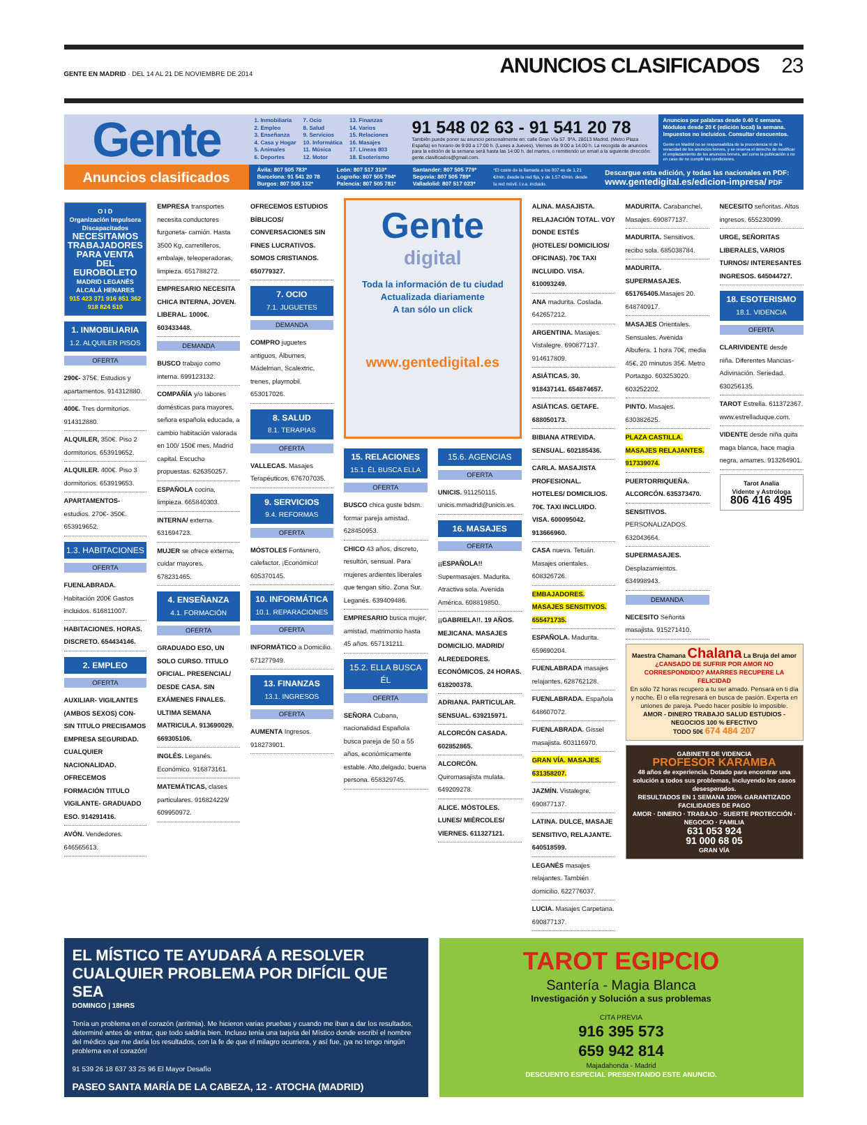GENTE EN MADRID · DEL 14 AL 21 DE NOVIEMBRE DE 2014
ANUNCIOS CLASIFICADOS 23
Gente
1. Inmobiliaria
2. Empleo
3. Enseñanza
4. Casa y Hogar
5. Animales
6. Deportes
7. Ocio
8. Salud
9. Servicios
10. Informática
11. Música
12. Motor
13. Finanzas
14. Varios
15. Relaciones
16. Masajes
17. Líneas 803
18. Esoterismo
91 548 02 63 - 91 541 20 78
También puede poner su anuncio personalmente en: calle Gran Vía 57. 9ºA. 28013 Madrid. (Metro Plaza España) en horario de 9:00 a 17:00 h. (Lunes a Jueves). Viernes de 9:00 a 14.00 h. La recogida de anuncios para la edición de la semana será hasta las 14:00 h. del martes, o remitiendo un email a la siguiente dirección: gente.clasificados@gmail.com.
Anuncios por palabras desde 0.40 € semana. Módulos desde 20 € (edición local) la semana. Impuestos no incluidos. Consultar descuentos.
Gente en Madrid no se responsabiliza de la procedencia ni de la veracidad de los anuncios breves, y se reserva el derecho de modificar el emplazamiento de los anuncios breves, así como la publicación o no en caso de no cumplir las condiciones.
Anuncios clasificados
Ávila: 807 505 783*
Barcelona: 91 541 20 78
Burgos: 807 505 132*
León: 807 517 310*
Logroño: 807 505 794*
Palencia: 807 505 781*
Santander: 807 505 779*
Segovia: 807 505 789*
Valladolid: 807 517 023*
*El coste de la llamada a los 807 es de 1.21 €/min. desde la red fija, y de 1.57 €/min. desde la red móvil. I.v.a. incluido.
Descargue esta edición, y todas las nacionales en PDF:
www.gentedigital.es/edicion-impresa/ PDF
O I D
Organización Impulsora Discapacitados
NECESITAMOS TRABAJADORES PARA VENTA DEL EUROBOLETO
MADRID LEGANÉS ALCALÁ HENARES
915 423 371 916 851 362 918 824 510
1. INMOBILIARIA
1.2. ALQUILER PISOS
OFERTA
290€- 375€. Estudios y apartamentos. 914312880.
400€. Tres dormitorios. 914312880.
ALQUILER, 350€. Piso 2 dormitorios. 653919652.
ALQUILER. 400€. Piso 3 dormitorios. 653919653.
APARTAMENTOS- estudios. 270€- 350€. 653919652.
1.3. HABITACIONES
OFERTA
FUENLABRADA. Habitación 200€ Gastos incluidos. 616811007.
HABITACIONES. HORAS. DISCRETO. 654434146.
2. EMPLEO
OFERTA
AUXILIAR- VIGILANTES (AMBOS SEXOS) CON- SIN TITULO PRECISAMOS EMPRESA SEGURIDAD. CUALQUIER NACIONALIDAD. OFRECEMOS FORMACIÓN TITULO VIGILANTE- GRADUADO ESO. 914291416.
AVÓN. Vendedores. 646565613.
EMPRESA transportes necesita conductores furgoneta- camión. Hasta 3500 Kg, carretilleros, embalaje, teleoperadoras, limpieza. 651788272.
EMPRESARIO NECESITA CHICA INTERNA, JOVEN. LIBERAL. 1000€. 603433448.
DEMANDA
BUSCO trabajo como interna. 699123132.
COMPAÑÍA y/o labores domésticas para mayores, señora española educada, a cambio habitación valorada en 100/ 150€ mes. Madrid capital. Escucho propuestas. 626350257.
ESPAÑOLA cocina, limpieza. 665840303.
INTERNA/ externa. 631694723.
MUJER se ofrece externa, cuidar mayores. 678231465.
4. ENSEÑANZA
4.1. FORMACIÓN
OFERTA
GRADUADO ESO, UN SOLO CURSO. TITULO OFICIAL. PRESENCIAL/ DESDE CASA. SIN EXÁMENES FINALES. ULTIMA SEMANA MATRICULA. 913690029. 669305106.
INGLÉS. Leganés. Económico. 916873161.
MATEMÁTICAS, clases particulares. 916824229/ 609950972.
OFRECEMOS ESTUDIOS BÍBLICOS/ CONVERSACIONES SIN FINES LUCRATIVOS. SOMOS CRISTIANOS. 650779327.
7. OCIO
7.1. JUGUETES
DEMANDA
COMPRO juguetes antiguos, Álbumes, Mádelman, Scalextric, trenes, playmobil. 653017026.
8. SALUD
8.1. TERAPIAS
OFERTA
VALLECAS. Masajes Terapéuticos. 676707035.
9. SERVICIOS
9.4. REFORMAS
OFERTA
MÓSTOLES Fontanero, calefactor. ¡Económico! 605370145.
10. INFORMÁTICA
10.1. REPARACIONES
OFERTA
INFORMÁTICO a Domicilio. 671277949.
13. FINANZAS
13.1. INGRESOS
OFERTA
AUMENTA Ingresos. 918273901.
Gente
digital
Toda la información de tu ciudad
Actualizada diariamente
A tan sólo un click
www.gentedigital.es
15. RELACIONES
15.1. ÉL BUSCA ELLA
OFERTA
BUSCO chica guste bdsm. formar pareja amistad. 628450953.
CHICO 43 años, discreto, resultón, sensual. Para mujeres ardientes liberales que tengan sitio. Zona Sur. Leganés. 639409486.
EMPRESARIO busca mujer, amistad, matrimonio hasta 45 años. 657131211.
15.2. ELLA BUSCA ÉL
OFERTA
SEÑORA Cubana, nacionalidad Española busca pareja de 50 a 55 años, económicamente estable. Alto,delgado, buena persona. 658329745.
15.6. AGENCIAS
OFERTA
UNICIS. 911250115. unicis.mmadrid@unicis.es.
16. MASAJES
OFERTA
¡¡ESPAÑOLA!! Supermasajes. Madurita. Atractiva sola. Avenida América. 608819850.
¡¡GABRIELA!!. 19 AÑOS. MEJICANA. MASAJES DOMICILIO. MADRID/ ALREDEDORES. ECONÓMICOS. 24 HORAS. 618200378.
ADRIANA. PARTICULAR. SENSUAL. 639215971.
ALCORCÓN CASADA. 602852865.
ALCORCÓN. Quiromasajista mulata. 649209278.
ALICE. MÓSTOLES. LUNES/ MIÉRCOLES/ VIERNES. 611327121.
ALINA. MASAJISTA. RELAJACIÓN TOTAL. VOY DONDE ESTÉS (HOTELES/ DOMICILIOS/ OFICINAS). 70€ TAXI INCLUIDO. VISA. 610093249.
ANA madurita. Coslada. 642657212.
ARGENTINA. Masajes. Vistalegre. 690877137. 914617809.
ASIÁTICAS. 30. 918437141. 654874657.
ASIÁTICAS. GETAFE. 688050173.
BIBIANA ATREVIDA. SENSUAL. 602185436.
CARLA. MASAJISTA PROFESIONAL. HOTELES/ DOMICILIOS. 70€. TAXI INCLUIDO. VISA. 600095042. 913666960.
CASA nueva. Tetuán. Masajes orientales. 608326726.
EMBAJADORES. MASAJES SENSITIVOS. 655471735.
ESPAÑOLA. Madurita. 659690204.
FUENLABRADA masajes relajantes. 628762128.
FUENLABRADA. Española 648607072.
FUENLABRADA. Gissel masajista. 603116970.
GRAN VÍA. MASAJES. 631358207.
JAZMÍN. Vistalegre. 690877137.
LATINA. DULCE, MASAJE SENSITIVO, RELAJANTE. 640518599.
LEGANÉS masajes relajantes. También domicilio. 622776037.
LUCIA. Masajes Carpetana. 690877137.
MADURITA. Carabanchel. Masajes. 690877137.
MADURITA. Sensitivos. recibo sola. 685038784.
MADURITA. SUPERMASAJES. 651765405. Masajes 20. 648740917.
MASAJES Orientales. Sensuales. Avenida Albufera. 1 hora 70€, media 45€, 20 minutos 35€. Metro Portazgo. 603253020. 603252202.
PINTO. Masajes. 630382625.
PLAZA CASTILLA. MASAJES RELAJANTES. 917339074.
PUERTORRIQUEÑA. ALCORCÓN. 635373470.
SENSITIVOS. PERSONALIZADOS. 632043664.
SUPERMASAJES. Desplazamientos. 634998943.
DEMANDA
NECESITO Señorita masajista. 915271410.
NECESITO señoritas. Altos ingresos. 655230099.
URGE, SEÑORITAS LIBERALES, VARIOS TURNOS/ INTERESANTES INGRESOS. 645044727.
18. ESOTERISMO
18.1. VIDENCIA
OFERTA
CLARIVIDENTE desde niña. Diferentes Mancias- Adivinación. Seriedad. 630256135.
TAROT Estrella. 611372367. www.estrelladuque.com.
VIDENTE desde niña quita maga blanca, hace magia negra, amarres. 913264901.
Tarot Analía
Vidente y Astróloga
806 416 495
Maestra Chamana Chalana La Bruja del amor
¿CANSADO DE SUFRIR POR AMOR NO CORRESPONDIDO? AMARRES RECUPERE LA FELICIDAD
En sólo 72 horas recupero a tu ser amado. Pensará en ti día y noche. Él o ella regresará en busca de pasión. Experta en uniones de pareja. Puedo hacer posible lo imposible.
AMOR - DINERO TRABAJO SALUD ESTUDIOS - NEGOCIOS 100 % EFECTIVO
TODO 50€ 674 484 207
GABINETE DE VIDENCIA
PROFESOR KARAMBA
48 años de experiencia. Dotado para encontrar una solución a todos sus problemas, incluyendo los casos desesperados.
RESULTADOS EN 1 SEMANA 100% GARANTIZADO
FACILIDADES DE PAGO
AMOR · DINERO · TRABAJO · SUERTE PROTECCIÓN · NEGOCIO · FAMILIA
631 053 924
91 000 68 05
GRAN VÍA
EL MÍSTICO TE AYUDARÁ A RESOLVER CUALQUIER PROBLEMA POR DIFÍCIL QUE SEA
DOMINGO | 18HRS
Tenía un problema en el corazón (arritmia). Me hicieron varias pruebas y cuando me iban a dar los resultados, determiné antes de entrar, que todo saldría bien. Incluso tenía una tarjeta del Místico donde escribí el nombre del médico que me daría los resultados, con la fe de que el milagro ocurriera, y así fue, ¡ya no tengo ningún problema en el corazón!
91 539 26 18 637 33 25 96 El Mayor Desafío
PASEO SANTA MARÍA DE LA CABEZA, 12 - ATOCHA (MADRID)
TAROT EGIPCIO
Santería - Magia Blanca
Investigación y Solución a sus problemas
CITA PREVIA
916 395 573
659 942 814
Majadahonda - Madrid
DESCUENTO ESPECIAL PRESENTANDO ESTE ANUNCIO.